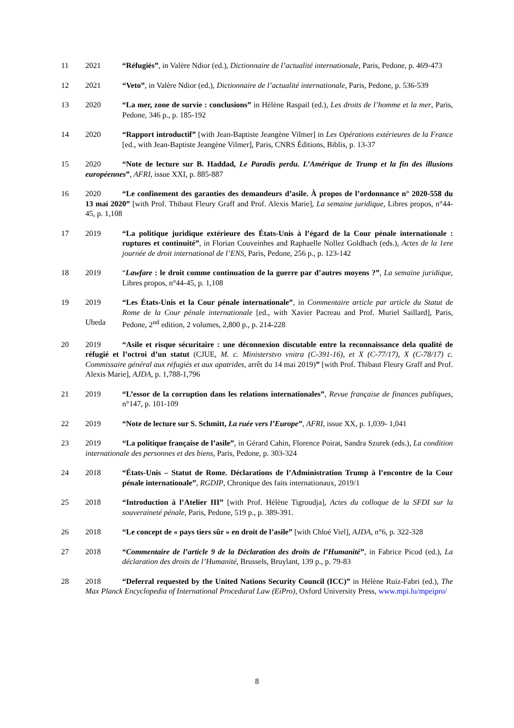11 2021 “Réfugiés”, in Valère Ndior (ed.), Dictionnaire de l’actualité internationale, Paris, Pedone, p. 469-473
12 2021 “Veto”, in Valère Ndior (ed.), Dictionnaire de l’actualité internationale, Paris, Pedone, p. 536-539
13 2020 “La mer, zone de survie : conclusions” in Hélène Raspail (ed.), Les droits de l’homme et la mer, Paris, Pedone, 346 p., p. 185-192
14 2020 “Rapport introductif” [with Jean-Baptiste Jeangène Vilmer] in Les Opérations extérieures de la France [ed., with Jean-Baptiste Jeangène Vilmer], Paris, CNRS Éditions, Biblis, p. 13-37
15 2020 “Note de lecture sur B. Haddad, Le Paradis perdu. L’Amérique de Trump et la fin des illusions européennes”, AFRI, issue XXI, p. 885-887
16 2020 “Le confinement des garanties des demandeurs d’asile. À propos de l’ordonnance n° 2020-558 du 13 mai 2020” [with Prof. Thibaut Fleury Graff and Prof. Alexis Marie], La semaine juridique, Libres propos, n°44-45, p. 1,108
17 2019 “La politique juridique extérieure des États-Unis à l’égard de la Cour pénale internationale : ruptures et continuité”, in Florian Couveinhes and Raphaelle Nollez Goldbach (eds.), Actes de la 1ere journée de droit international de l’ENS, Paris, Pedone, 256 p., p. 123-142
18 2019 “Lawfare : le droit comme continuation de la guerre par d’autres moyens ?”, La semaine juridique, Libres propos, n°44-45, p. 1,108
19 2019
Ubeda “Les États-Unis et la Cour pénale internationale”, in Commentaire article par article du Statut de Rome de la Cour pénale internationale [ed., with Xavier Pacreau and Prof. Muriel Saillard], Paris, Pedone, 2<sup>nd</sup> edition, 2 volumes, 2,800 p., p. 214-228
20 2019 “Asile et risque sécuritaire : une déconnexion discutable entre la reconnaissance dela qualité de réfugié et l’octroi d’un statut (CJUE, M. c. Ministerstvo vnitra (C-391-16), et X (C-77/17), X (C-78/17) c. Commissaire général aux réfugiés et aux apatrides, arrêt du 14 mai 2019)” [with Prof. Thibaut Fleury Graff and Prof. Alexis Marie], AJDA, p. 1,788-1,796
21 2019 “L’essor de la corruption dans les relations internationales”, Revue française de finances publiques, n°147, p. 101-109
22 2019 “Note de lecture sur S. Schmitt, La ruée vers l’Europe”, AFRI, issue XX, p. 1,039- 1,041
23 2019 “La politique française de l’asile”, in Gérard Cahin, Florence Poirat, Sandra Szurek (eds.), La condition internationale des personnes et des biens, Paris, Pedone, p. 303-324
24 2018 “États-Unis – Statut de Rome. Déclarations de l’Administration Trump à l’encontre de la Cour pénale internationale”, RGDIP, Chronique des faits internationaux, 2019/1
25 2018 “Introduction à l’Atelier III” [with Prof. Hélène Tigroudja], Actes du colloque de la SFDI sur la souveraineté pénale, Paris, Pedone, 519 p., p. 389-391.
26 2018 “Le concept de « pays tiers sûr » en droit de l’asile” [with Chloé Viel], AJDA, n°6, p. 322-328
27 2018 “Commentaire de l’article 9 de la Déclaration des droits de l’Humanité”, in Fabrice Picod (ed.), La déclaration des droits de l’Humanité, Brussels, Bruylant, 139 p., p. 79-83
28 2018 “Deferral requested by the United Nations Security Council (ICC)” in Hélène Ruiz-Fabri (ed.), The Max Planck Encyclopedia of International Procedural Law (EiPro), Oxford University Press, www.mpi.lu/mpeipro/
8